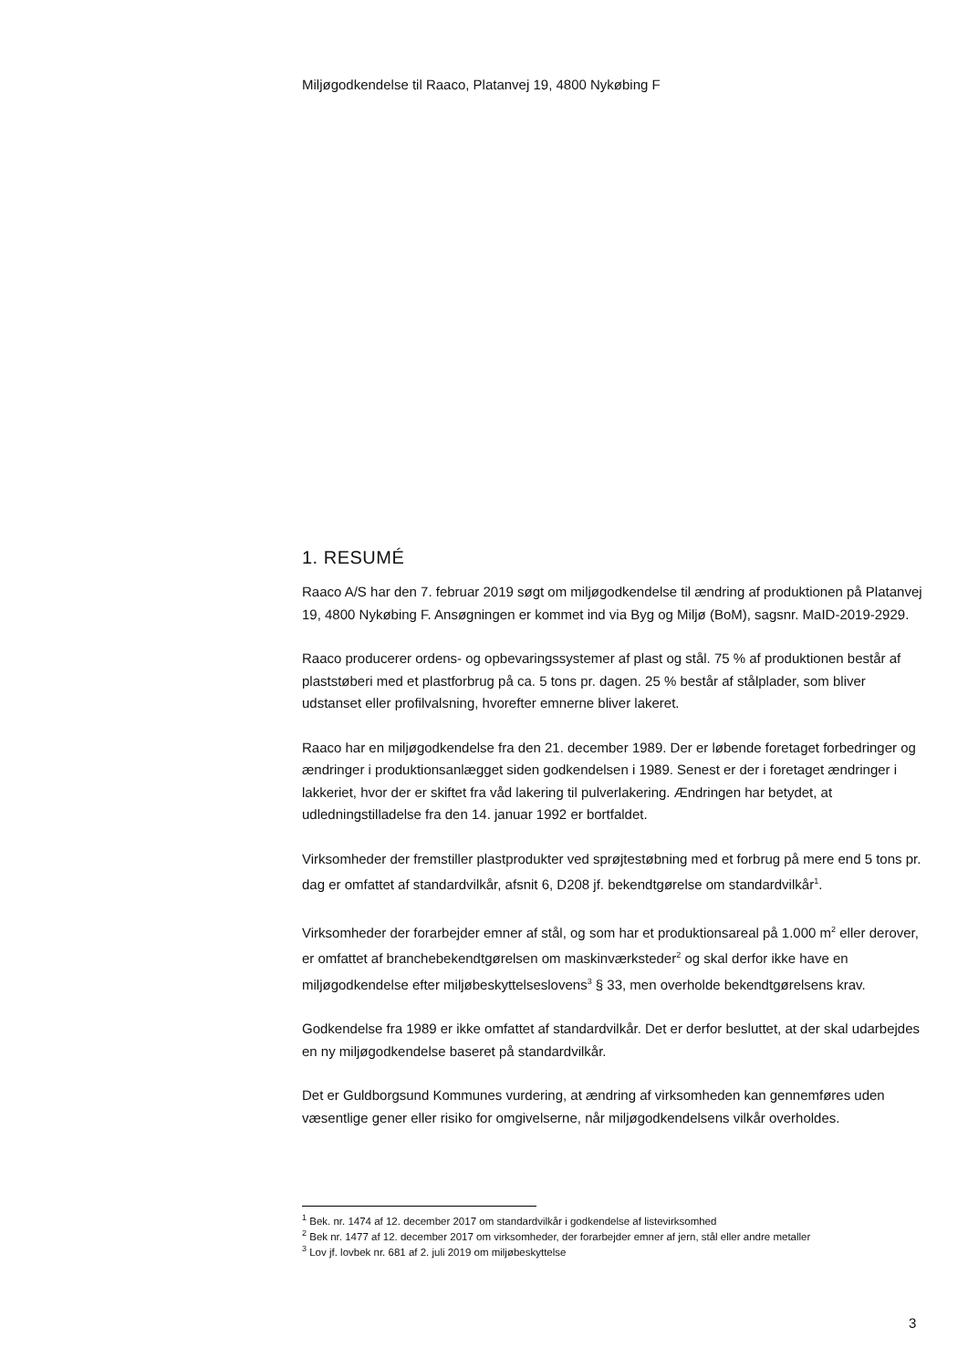Miljøgodkendelse til Raaco, Platanvej 19, 4800 Nykøbing F
1. RESUMÉ
Raaco A/S har den 7. februar 2019 søgt om miljøgodkendelse til ændring af produktionen på Platanvej 19, 4800 Nykøbing F. Ansøgningen er kommet ind via Byg og Miljø (BoM), sagsnr. MaID-2019-2929.
Raaco producerer ordens- og opbevaringssystemer af plast og stål. 75 % af produktionen består af plaststøberi med et plastforbrug på ca. 5 tons pr. dagen. 25 % består af stålplader, som bliver udstanset eller profilvalsning, hvorefter emnerne bliver lakeret.
Raaco har en miljøgodkendelse fra den 21. december 1989. Der er løbende foretaget forbedringer og ændringer i produktionsanlægget siden godkendelsen i 1989. Senest er der i foretaget ændringer i lakkeriet, hvor der er skiftet fra våd lakering til pulverlakering. Ændringen har betydet, at udledningstilladelse fra den 14. januar 1992 er bortfaldet.
Virksomheder der fremstiller plastprodukter ved sprøjtestøbning med et forbrug på mere end 5 tons pr. dag er omfattet af standardvilkår, afsnit 6, D208 jf. bekendtgørelse om standardvilkår<sup>1</sup>.
Virksomheder der forarbejder emner af stål, og som har et produktionsareal på 1.000 m<sup>2</sup> eller derover, er omfattet af branchebekendtgørelsen om maskinværksteder<sup>2</sup> og skal derfor ikke have en miljøgodkendelse efter miljøbeskyttelseslovens<sup>3</sup> § 33, men overholde bekendtgørelsens krav.
Godkendelse fra 1989 er ikke omfattet af standardvilkår. Det er derfor besluttet, at der skal udarbejdes en ny miljøgodkendelse baseret på standardvilkår.
Det er Guldborgsund Kommunes vurdering, at ændring af virksomheden kan gennemføres uden væsentlige gener eller risiko for omgivelserne, når miljøgodkendelsens vilkår overholdes.
<sup>1</sup> Bek. nr. 1474 af 12. december 2017 om standardvilkår i godkendelse af listevirksomhed
<sup>2</sup> Bek nr. 1477 af 12. december 2017 om virksomheder, der forarbejder emner af jern, stål eller andre metaller
<sup>3</sup> Lov jf. lovbek nr. 681 af 2. juli 2019 om miljøbeskyttelse
3